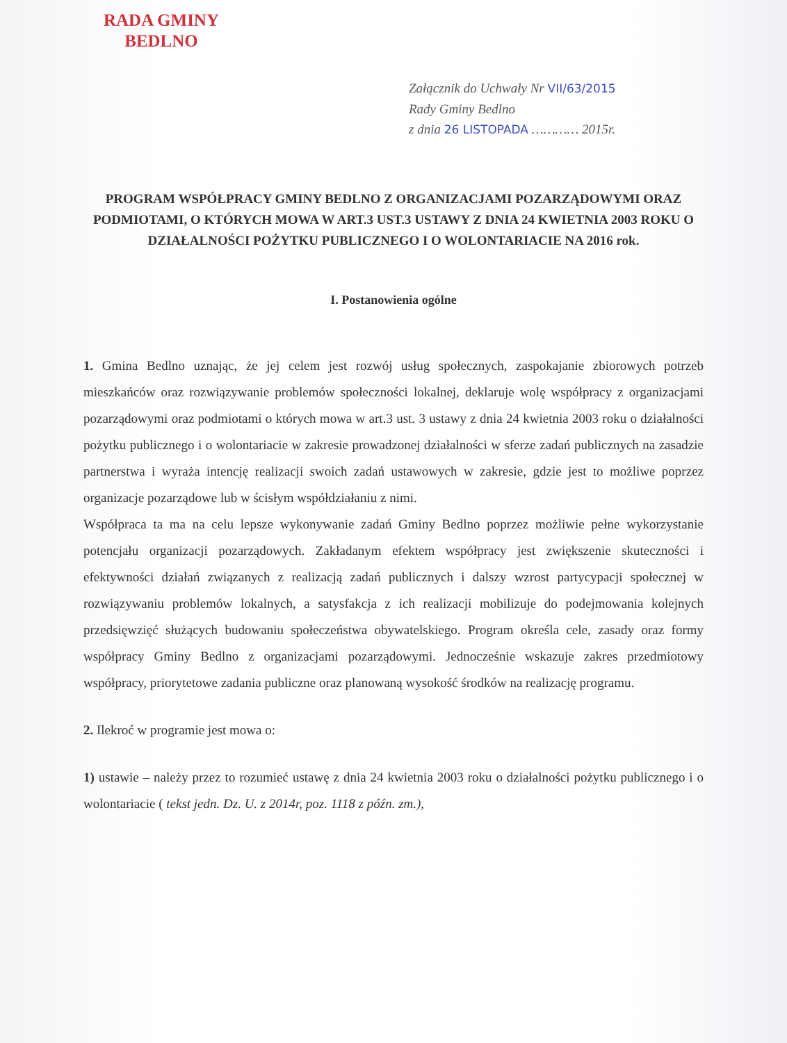RADA GMINY
BEDLNO
Załącznik do Uchwały Nr VII/63/2015
Rady Gminy Bedlno
z dnia 26 LISTOPADA ………… 2015r.
PROGRAM WSPÓŁPRACY GMINY BEDLNO Z ORGANIZACJAMI POZARZĄDOWYMI ORAZ PODMIOTAMI, O KTÓRYCH MOWA W ART.3 UST.3 USTAWY Z DNIA 24 KWIETNIA 2003 ROKU O DZIAŁALNOŚCI POŻYTKU PUBLICZNEGO I O WOLONTARIACIE NA 2016 rok.
I. Postanowienia ogólne
1. Gmina Bedlno uznając, że jej celem jest rozwój usług społecznych, zaspokajanie zbiorowych potrzeb mieszkańców oraz rozwiązywanie problemów społeczności lokalnej, deklaruje wolę współpracy z organizacjami pozarządowymi oraz podmiotami o których mowa w art.3 ust. 3 ustawy z dnia 24 kwietnia 2003 roku o działalności pożytku publicznego i o wolontariacie w zakresie prowadzonej działalności w sferze zadań publicznych na zasadzie partnerstwa i wyraża intencję realizacji swoich zadań ustawowych w zakresie, gdzie jest to możliwe poprzez organizacje pozarządowe lub w ścisłym współdziałaniu z nimi.
Współpraca ta ma na celu lepsze wykonywanie zadań Gminy Bedlno poprzez możliwie pełne wykorzystanie potencjału organizacji pozarządowych. Zakładanym efektem współpracy jest zwiększenie skuteczności i efektywności działań związanych z realizacją zadań publicznych i dalszy wzrost partycypacji społecznej w rozwiązywaniu problemów lokalnych, a satysfakcja z ich realizacji mobilizuje do podejmowania kolejnych przedsięwzięć służących budowaniu społeczeństwa obywatelskiego. Program określa cele, zasady oraz formy współpracy Gminy Bedlno z organizacjami pozarządowymi. Jednocześnie wskazuje zakres przedmiotowy współpracy, priorytetowe zadania publiczne oraz planowaną wysokość środków na realizację programu.
2. Ilekroć w programie jest mowa o:
1) ustawie – należy przez to rozumieć ustawę z dnia 24 kwietnia 2003 roku o działalności pożytku publicznego i o wolontariacie ( tekst jedn. Dz. U. z 2014r, poz. 1118 z późn. zm.),